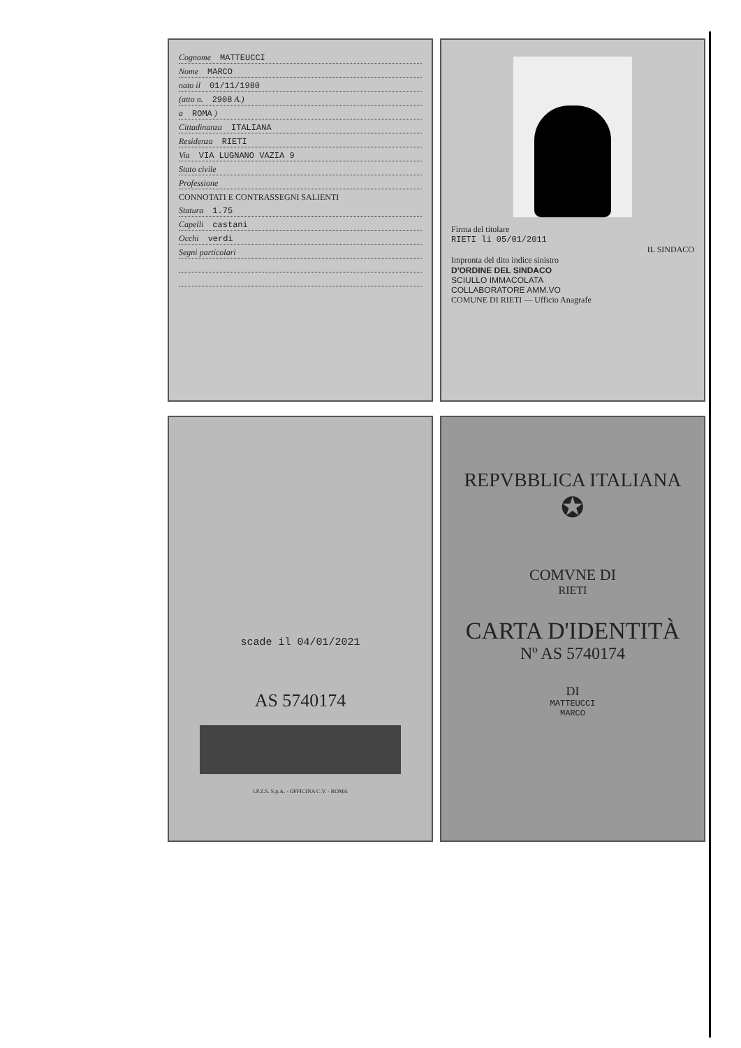Cognome MATTEUCCI
Nome MARCO
nato il 01/11/1980
(atto n. 2908 A.)
a ROMA )
Cittadinanza ITALIANA
Residenza RIETI
Via VIA LUGNANO VAZIA 9
Stato civile
Professione
CONNOTATI E CONTRASSEGNI SALIENTI
Statura 1.75
Capelli castani
Occhi verdi
Segni particolari
Firma del titolare
RIETI li 05/01/2011
IL SINDACO
Impronta del dito indice sinistro
D'ORDINE DEL SINDACO
SCIULLO IMMACOLATA
COLLABORATORE AMM.VO
COMUNE DI RIETI — Ufficio Anagrafe
scade il 04/01/2021
AS 5740174
I.P.Z.S. S.p.A. - OFFICINA C.V. - ROMA
REPVBBLICA ITALIANA
✪
COMVNE DI
RIETI
CARTA D'IDENTITÀ
Nº AS 5740174
DI
MATTEUCCI
MARCO